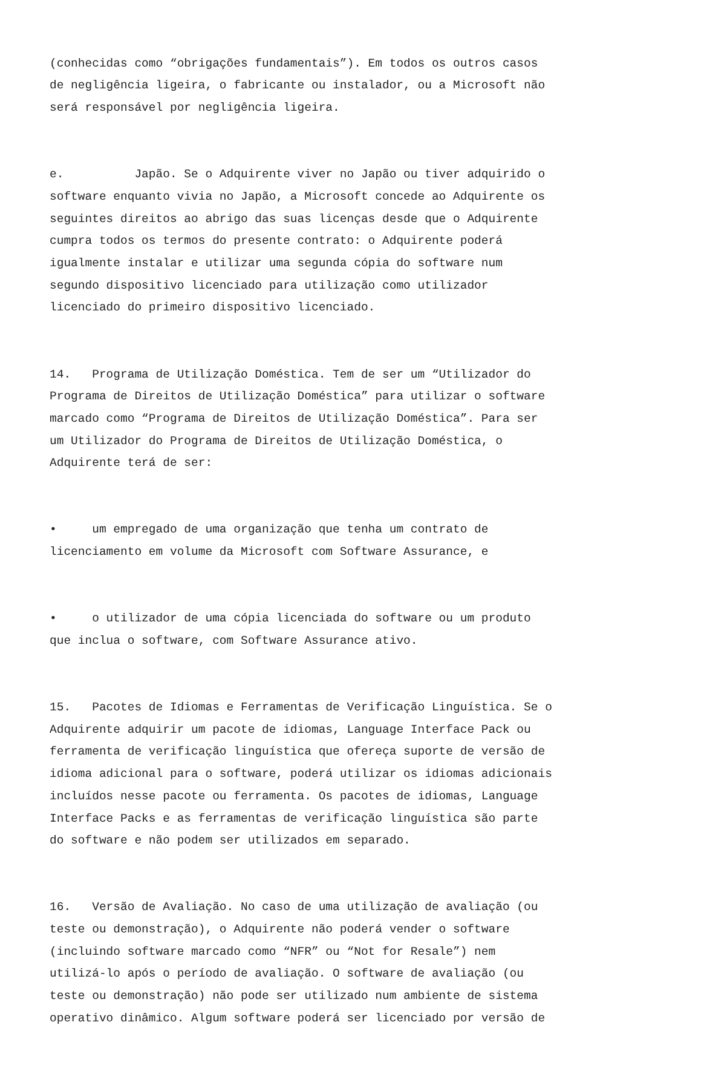(conhecidas como “obrigações fundamentais”). Em todos os outros casos de negligência ligeira, o fabricante ou instalador, ou a Microsoft não será responsável por negligência ligeira.
e. Japão. Se o Adquirente viver no Japão ou tiver adquirido o software enquanto vivia no Japão, a Microsoft concede ao Adquirente os seguintes direitos ao abrigo das suas licenças desde que o Adquirente cumpra todos os termos do presente contrato: o Adquirente poderá igualmente instalar e utilizar uma segunda cópia do software num segundo dispositivo licenciado para utilização como utilizador licenciado do primeiro dispositivo licenciado.
14. Programa de Utilização Doméstica. Tem de ser um “Utilizador do Programa de Direitos de Utilização Doméstica” para utilizar o software marcado como “Programa de Direitos de Utilização Doméstica”. Para ser um Utilizador do Programa de Direitos de Utilização Doméstica, o Adquirente terá de ser:
• um empregado de uma organização que tenha um contrato de licenciamento em volume da Microsoft com Software Assurance, e
• o utilizador de uma cópia licenciada do software ou um produto que inclua o software, com Software Assurance ativo.
15. Pacotes de Idiomas e Ferramentas de Verificação Linguística. Se o Adquirente adquirir um pacote de idiomas, Language Interface Pack ou ferramenta de verificação linguística que ofereça suporte de versão de idioma adicional para o software, poderá utilizar os idiomas adicionais incluídos nesse pacote ou ferramenta. Os pacotes de idiomas, Language Interface Packs e as ferramentas de verificação linguística são parte do software e não podem ser utilizados em separado.
16. Versão de Avaliação. No caso de uma utilização de avaliação (ou teste ou demonstração), o Adquirente não poderá vender o software (incluindo software marcado como “NFR” ou “Not for Resale”) nem utilizá-lo após o período de avaliação. O software de avaliação (ou teste ou demonstração) não pode ser utilizado num ambiente de sistema operativo dinâmico. Algum software poderá ser licenciado por versão de